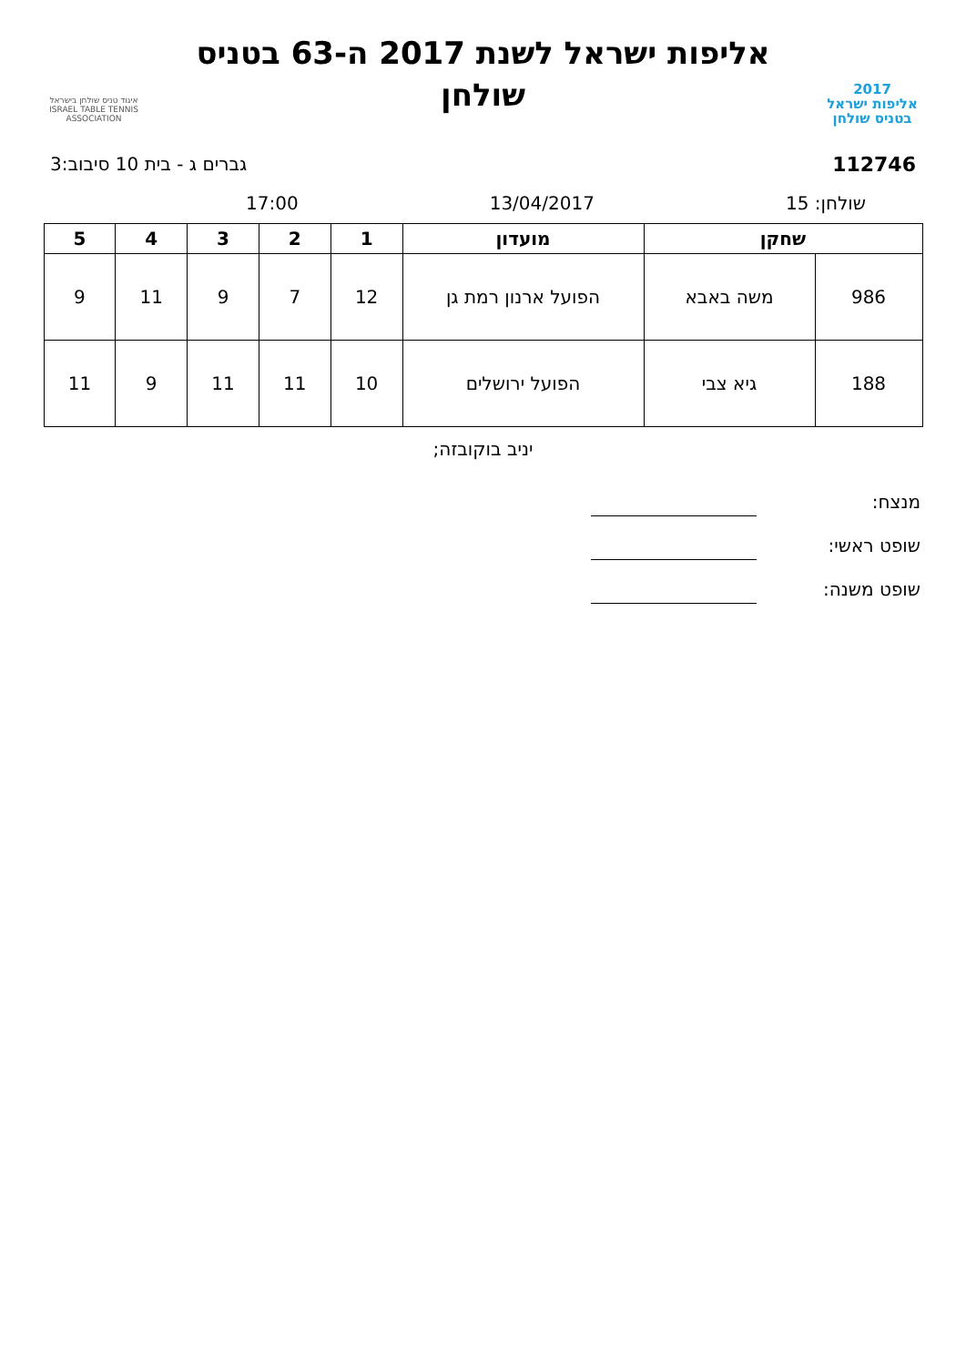2017
אליפות ישראל
בטניס שולחן
אליפות ישראל לשנת 2017 ה-63 בטניס
שולחן
איגוד טניס שולחן בישראל
ISRAEL TABLE TENNIS ASSOCIATION
112746 גברים ג - בית 10 סיבוב:3
שולחן: 15 13/04/2017 17:00
| שחקן | | מועדון | 1 | 2 | 3 | 4 | 5 |
| --- | --- | --- | --- | --- | --- | --- | --- |
| 986 | משה באבא | הפועל ארנון רמת גן | 12 | 7 | 9 | 11 | 9 |
| 188 | גיא צבי | הפועל ירושלים | 10 | 11 | 11 | 9 | 11 |
יניב בוקובזה;
מנצח:
שופט ראשי:
שופט משנה: